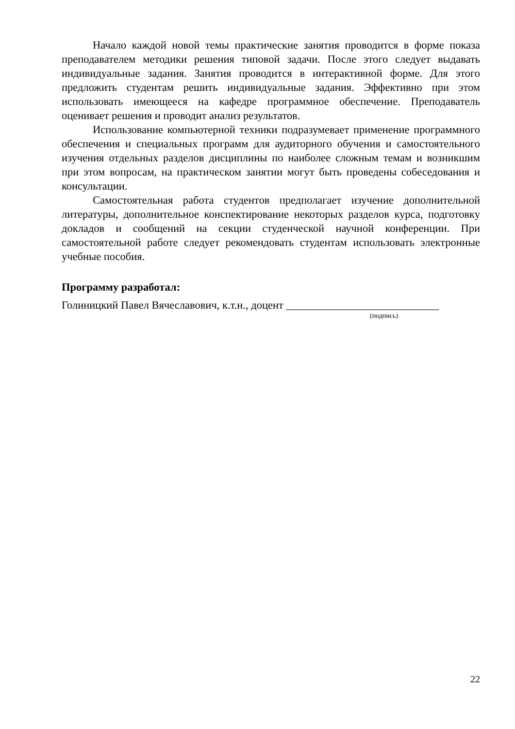Начало каждой новой темы практические занятия проводится в форме показа преподавателем методики решения типовой задачи. После этого следует выдавать индивидуальные задания. Занятия проводится в интерактивной форме. Для этого предложить студентам решить индивидуальные задания. Эффективно при этом использовать имеющееся на кафедре программное обеспечение. Преподаватель оценивает решения и проводит анализ результатов.
Использование компьютерной техники подразумевает применение программного обеспечения и специальных программ для аудиторного обучения и самостоятельного изучения отдельных разделов дисциплины по наиболее сложным темам и возникшим при этом вопросам, на практическом занятии могут быть проведены собеседования и консультации.
Самостоятельная работа студентов предполагает изучение дополнительной литературы, дополнительное конспектирование некоторых разделов курса, подготовку докладов и сообщений на секции студенческой научной конференции. При самостоятельной работе следует рекомендовать студентам использовать электронные учебные пособия.
Программу разработал:
Голиницкий Павел Вячеславович, к.т.н., доцент ____________________________
(подпись)
22